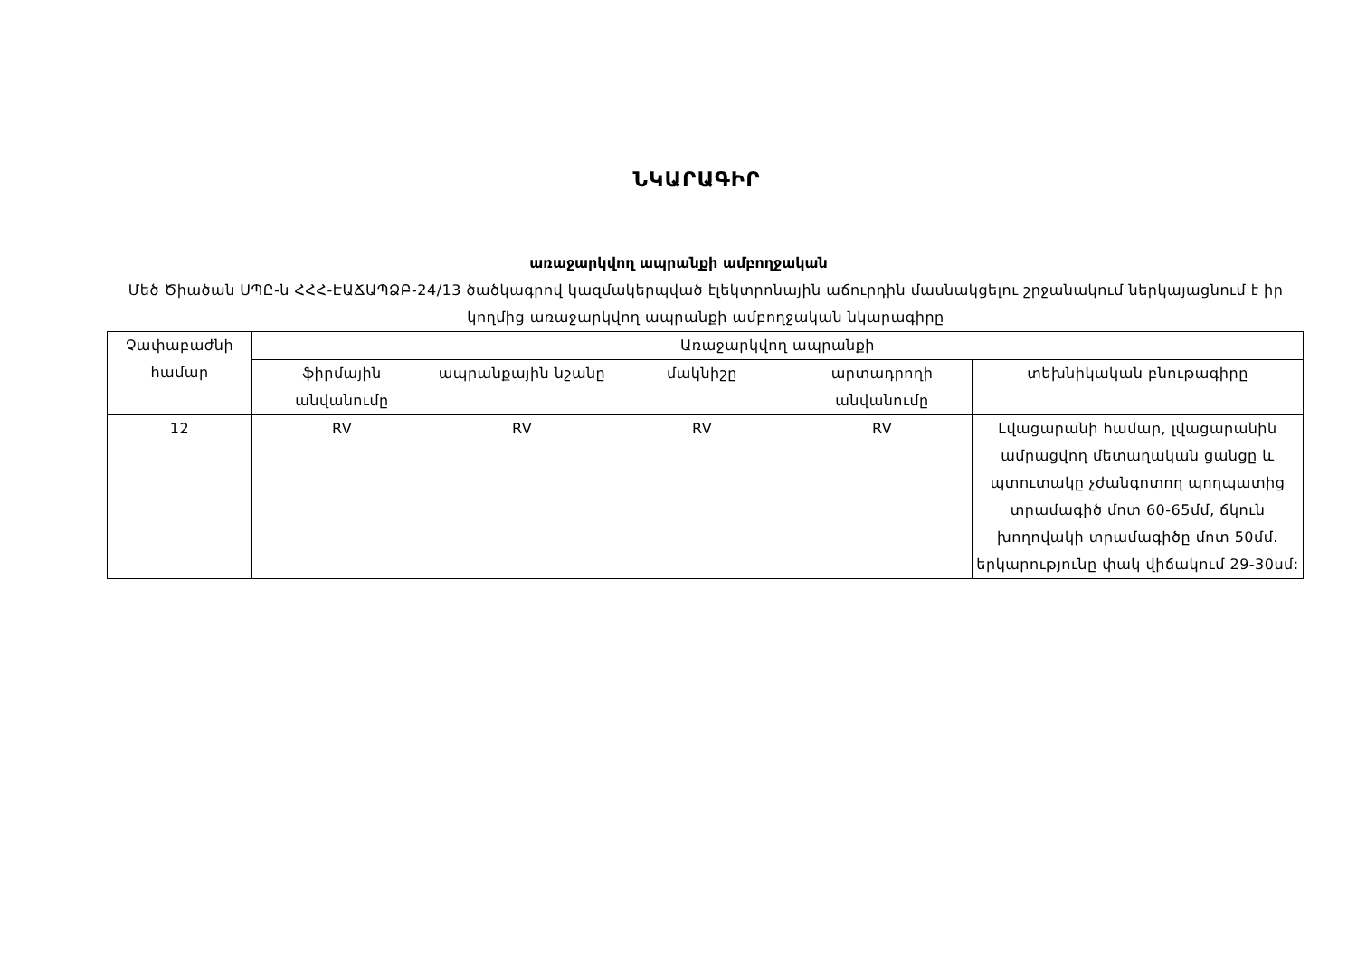ՆԿԱՐԱԳԻՐ
առաջարկվող ապրանքի ամբողջական
Մեծ Ծիածան ՍՊԸ-ն ՀՀՀ-ԷԱՃԱՊՁԲ-24/13 ծածկագրով կազմակերպված էլեկտրոնային աճուրդին մասնակցելու շրջանակում ներկայացնում է իր կողմից առաջարկվող ապրանքի ամբողջական նկարագիրը
| Չափաբաժնի համար | Առաջարկվող ապրանքի | | | | |
| --- | --- | --- | --- | --- | --- |
| | ֆիրմային անվանումը | ապրանքային նշանը | մակնիշը | արտադրողի անվանումը | տեխնիկական բնութագիրը |
| 12 | RV | RV | RV | RV | Լվացարանի համար, լվացարանին ամրացվող մետաղական ցանցը և պտուտակը չժանգոտող պողպատից տրամագիծ մոտ 60-65մմ, ճկուն խողովակի տրամագիծը մոտ 50մմ. երկարությունը փակ վիճակում 29-30սմ: |